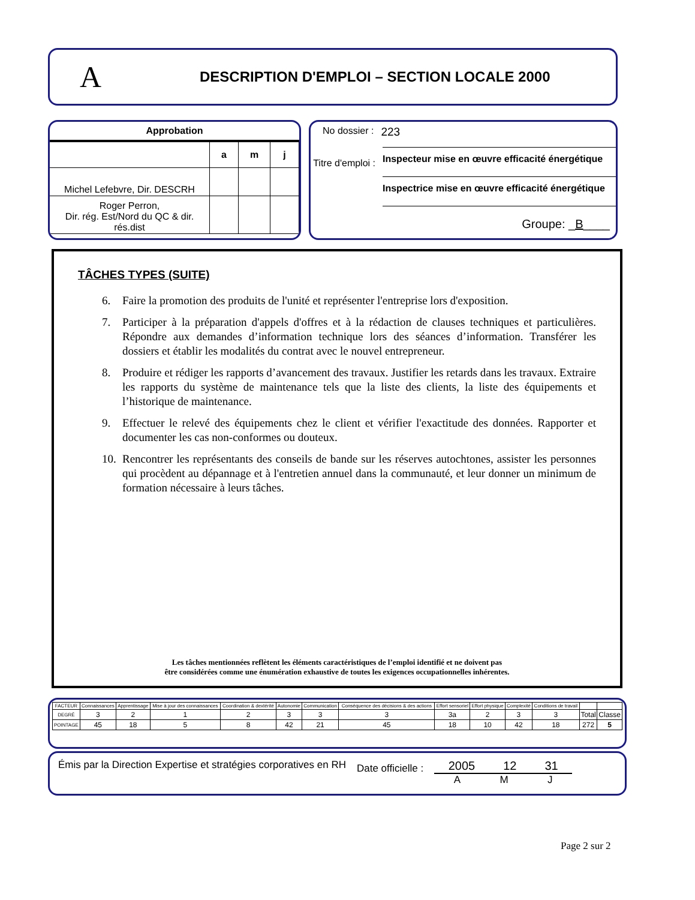A
DESCRIPTION D'EMPLOI – SECTION LOCALE 2000
Approbation
| | a | m | j |
| Michel Lefebvre, Dir. DESCRH | | | |
| Roger Perron, Dir. rég. Est/Nord du QC & dir. rés.dist | | | |
No dossier : 223
Titre d'emploi :
Inspecteur mise en œuvre efficacité énergétique
Inspectrice mise en œuvre efficacité énergétique
Groupe: _B____
TÂCHES TYPES (SUITE)
6. Faire la promotion des produits de l'unité et représenter l'entreprise lors d'exposition.
7. Participer à la préparation d'appels d'offres et à la rédaction de clauses techniques et particulières. Répondre aux demandes d’information technique lors des séances d’information. Transférer les dossiers et établir les modalités du contrat avec le nouvel entrepreneur.
8. Produire et rédiger les rapports d’avancement des travaux. Justifier les retards dans les travaux. Extraire les rapports du système de maintenance tels que la liste des clients, la liste des équipements et l’historique de maintenance.
9. Effectuer le relevé des équipements chez le client et vérifier l'exactitude des données. Rapporter et documenter les cas non-conformes ou douteux.
10. Rencontrer les représentants des conseils de bande sur les réserves autochtones, assister les personnes qui procèdent au dépannage et à l'entretien annuel dans la communauté, et leur donner un minimum de formation nécessaire à leurs tâches.
Les tâches mentionnées reflètent les éléments caractéristiques de l’emploi identifié et ne doivent pas
être considérées comme une énumération exhaustive de toutes les exigences occupationnelles inhérentes.
| FACTEUR | Connaissances | Apprentissage | Mise à jour des connaissances | Coordination & dextérité | Autonomie | Communication | Conséquence des décisions & des actions | Effort sensoriel | Effort physique | Complexité | Conditions de travail | | |
| DEGRÉ | 3 | 2 | 1 | 2 | 3 | 3 | 3 | 3a | 2 | 3 | 3 | Total | Classe |
| POINTAGE | 45 | 18 | 5 | 8 | 42 | 21 | 45 | 18 | 10 | 42 | 18 | 272 | 5 |
Émis par la Direction Expertise et stratégies corporatives en RH Date officielle :
2005 12 31
A M J
Page 2 sur 2